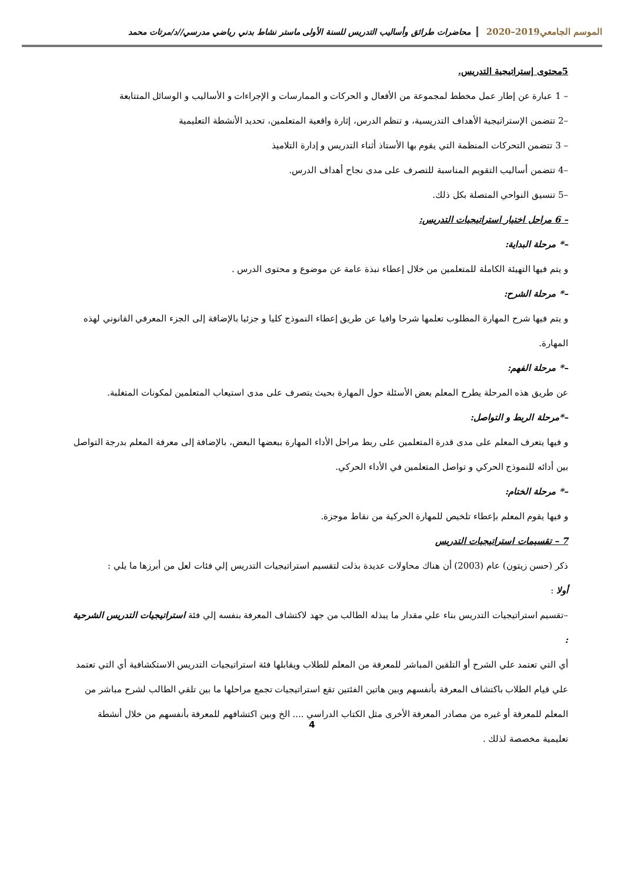الموسم الجامعي2019–2020 محاضرات طرائق وأساليب التدريس للسنة الأولى ماستر نشاط بدني رياضي مدرسي//د/مرتات محمد
5محتوى إستراتيجية التدريس.
– 1 عبارة عن إطار عمل مخطط لمجموعة من الأفعال و الحركات و الممارسات و الإجراءات و الأساليب و الوسائل المتتابعة
–2 تتضمن الإستراتيجية الأهداف التدريسية، و تنظم الدرس، إثارة واقعية المتعلمين، تحديد الأنشطة التعليمية
– 3 تتضمن التحركات المنظمة التي يقوم بها الأستاذ أثناء التدريس و إدارة التلاميذ
–4 تتضمن أساليب التقويم المناسبة للتصرف على مدى نجاح أهداف الدرس.
–5 تنسيق النواحي المتصلة بكل ذلك.
– 6 مراحل اختيار استراتيجيات التدريس:
–* مرحلة البداية:
و يتم فيها التهيئة الكاملة للمتعلمين من خلال إعطاء نبذة عامة عن موضوع و محتوى الدرس .
–* مرحلة الشرح:
و يتم فيها شرح المهارة المطلوب تعلمها شرحا وافيا عن طريق إعطاء النموذج كليا و جزئيا بالإضافة إلى الجزء المعرفي القانوني لهذه المهارة.
–* مرحلة الفهم:
عن طريق هذه المرحلة يطرح المعلم بعض الأسئلة حول المهارة بحيث يتصرف على مدى استيعاب المتعلمين لمكونات المتغلبة.
–*مرحلة الربط و التواصل:
و فيها يتعرف المعلم على مدى قدرة المتعلمين على ربط مراحل الأداء المهارة ببعضها البعض، بالإضافة إلى معرفة المعلم بدرجة التواصل بين أدائه للنموذج الحركي و تواصل المتعلمين في الأداء الحركي.
–* مرحلة الختام:
و فيها يقوم المعلم بإعطاء تلخيص للمهارة الحركية من نقاط موجزة.
7 – تقسيمات استراتيجيات التدريس
ذكر (حسن زيتون) عام (2003) أن هناك محاولات عديدة بذلت لتقسيم استراتيجيات التدريس إلي فئات لعل من أبرزها ما يلي :
أولا :
–تقسيم استراتيجيات التدريس بناء علي مقدار ما يبذله الطالب من جهد لاكتشاف المعرفة بنفسه إلي فئة استراتيجيات التدريس الشرحية :
أي التي تعتمد علي الشرح أو التلقين المباشر للمعرفة من المعلم للطلاب ويقابلها فئة استراتيجيات التدريس الاستكشافية أي التي تعتمد علي قيام الطلاب باكتشاف المعرفة بأنفسهم وبين هاتين الفئتين تقع استراتيجيات تجمع مراحلها ما بين تلقي الطالب لشرح مباشر من المعلم للمعرفة أو غيره من مصادر المعرفة الأخرى مثل الكتاب الدراسي .... الخ وبين اكتشافهم للمعرفة بأنفسهم من خلال أنشطة تعليمية مخصصة لذلك .
4